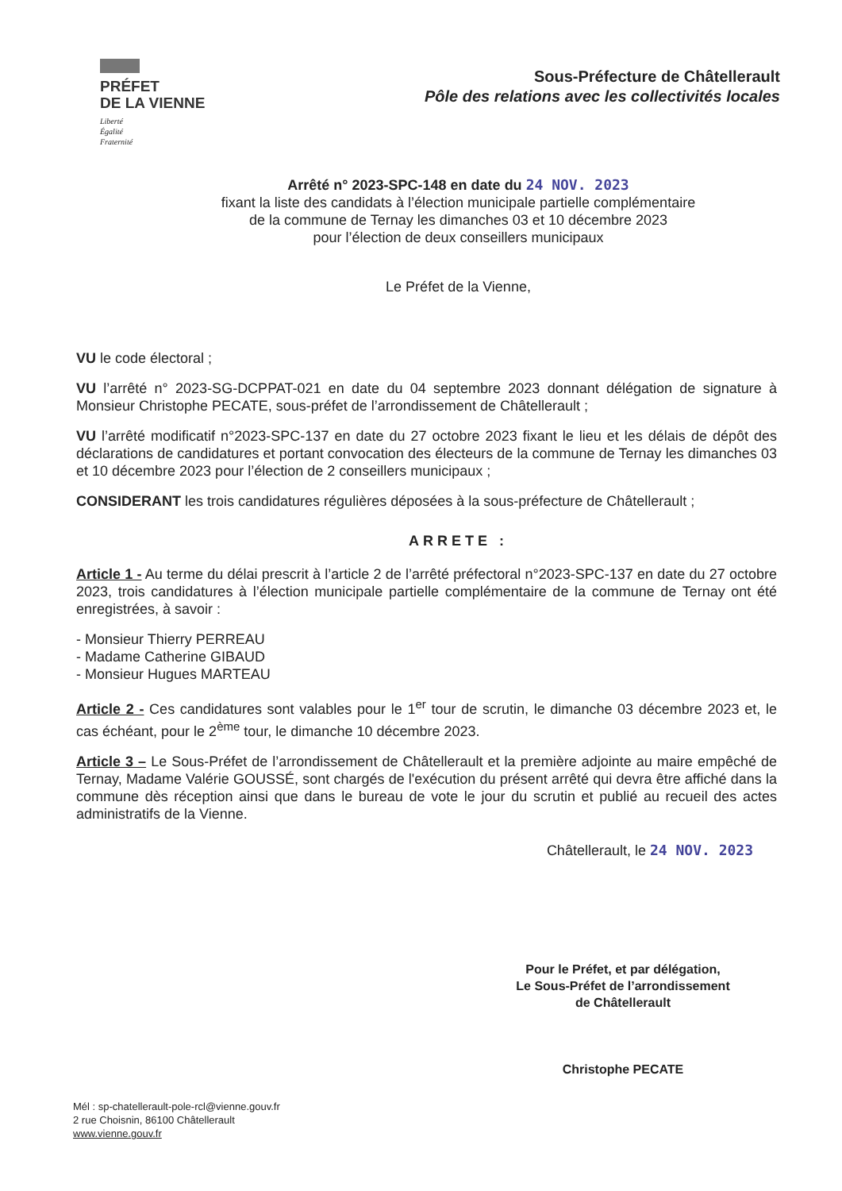PRÉFET
DE LA VIENNE
Liberté
Égalité
Fraternité
Sous-Préfecture de Châtellerault
Pôle des relations avec les collectivités locales
Arrêté n° 2023-SPC-148 en date du 24 NOV. 2023
fixant la liste des candidats à l’élection municipale partielle complémentaire
de la commune de Ternay les dimanches 03 et 10 décembre 2023
pour l’élection de deux conseillers municipaux
Le Préfet de la Vienne,
VU le code électoral ;
VU l’arrêté n° 2023-SG-DCPPAT-021 en date du 04 septembre 2023 donnant délégation de signature à Monsieur Christophe PECATE, sous-préfet de l’arrondissement de Châtellerault ;
VU l’arrêté modificatif n°2023-SPC-137 en date du 27 octobre 2023 fixant le lieu et les délais de dépôt des déclarations de candidatures et portant convocation des électeurs de la commune de Ternay les dimanches 03 et 10 décembre 2023 pour l’élection de 2 conseillers municipaux ;
CONSIDERANT les trois candidatures régulières déposées à la sous-préfecture de Châtellerault ;
ARRETE :
Article 1 - Au terme du délai prescrit à l’article 2 de l’arrêté préfectoral n°2023-SPC-137 en date du 27 octobre 2023, trois candidatures à l’élection municipale partielle complémentaire de la commune de Ternay ont été enregistrées, à savoir :
- Monsieur Thierry PERREAU
- Madame Catherine GIBAUD
- Monsieur Hugues MARTEAU
Article 2 - Ces candidatures sont valables pour le 1<sup>er</sup> tour de scrutin, le dimanche 03 décembre 2023 et, le cas échéant, pour le 2<sup>ème</sup> tour, le dimanche 10 décembre 2023.
Article 3 – Le Sous-Préfet de l’arrondissement de Châtellerault et la première adjointe au maire empêché de Ternay, Madame Valérie GOUSSÉ, sont chargés de l'exécution du présent arrêté qui devra être affiché dans la commune dès réception ainsi que dans le bureau de vote le jour du scrutin et publié au recueil des actes administratifs de la Vienne.
Châtellerault, le 24 NOV. 2023
Pour le Préfet, et par délégation,
Le Sous-Préfet de l’arrondissement
de Châtellerault
Christophe PECATE
Mél : sp-chatellerault-pole-rcl@vienne.gouv.fr
2 rue Choisnin, 86100 Châtellerault
www.vienne.gouv.fr